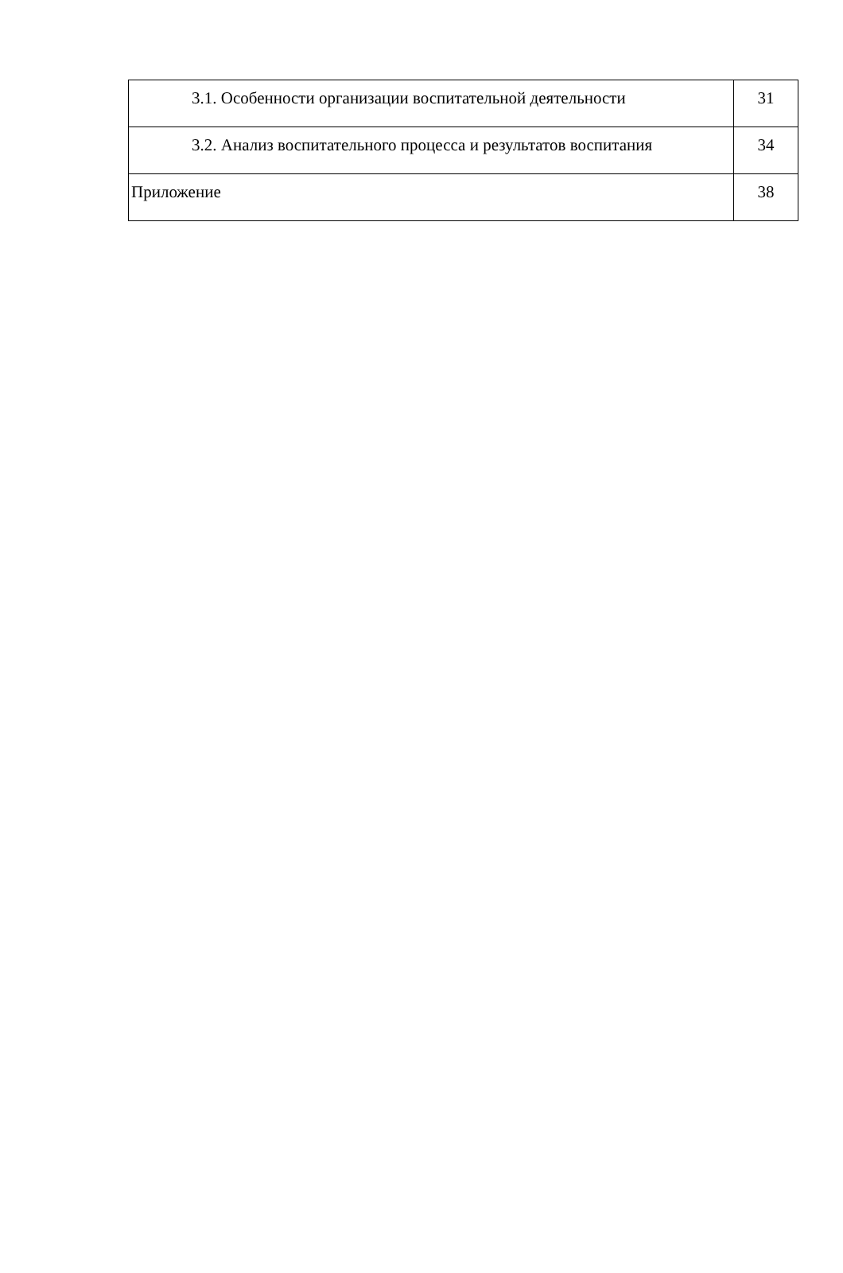| 3.1. Особенности организации воспитательной деятельности | 31 |
| 3.2. Анализ воспитательного процесса и результатов воспитания | 34 |
| Приложение | 38 |